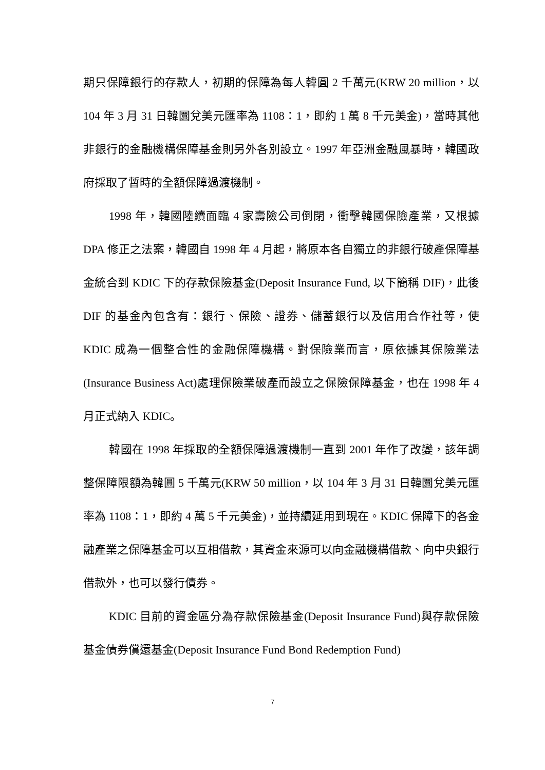期只保障銀行的存款人，初期的保障為每人韓圓 2 千萬元(KRW 20 million，以 104 年 3 月 31 日韓圜兌美元匯率為 1108：1，即約 1 萬 8 千元美金)，當時其他非銀行的金融機構保障基金則另外各別設立。1997 年亞洲金融風暴時，韓國政府採取了暫時的全額保障過渡機制。
1998 年，韓國陸續面臨 4 家壽險公司倒閉，衝擊韓國保險產業，又根據 DPA 修正之法案，韓國自 1998 年 4 月起，將原本各自獨立的非銀行破產保障基金統合到 KDIC 下的存款保險基金(Deposit Insurance Fund, 以下簡稱 DIF)，此後 DIF 的基金內包含有：銀行、保險、證券、儲蓄銀行以及信用合作社等，使 KDIC 成為一個整合性的金融保障機構。對保險業而言，原依據其保險業法(Insurance Business Act)處理保險業破產而設立之保險保障基金，也在 1998 年 4 月正式納入 KDIC。
韓國在 1998 年採取的全額保障過渡機制一直到 2001 年作了改變，該年調整保障限額為韓圓 5 千萬元(KRW 50 million，以 104 年 3 月 31 日韓圜兌美元匯率為 1108：1，即約 4 萬 5 千元美金)，並持續延用到現在。KDIC 保障下的各金融產業之保障基金可以互相借款，其資金來源可以向金融機構借款、向中央銀行借款外，也可以發行債券。
KDIC 目前的資金區分為存款保險基金(Deposit Insurance Fund)與存款保險基金債券償還基金(Deposit Insurance Fund Bond Redemption Fund)
7